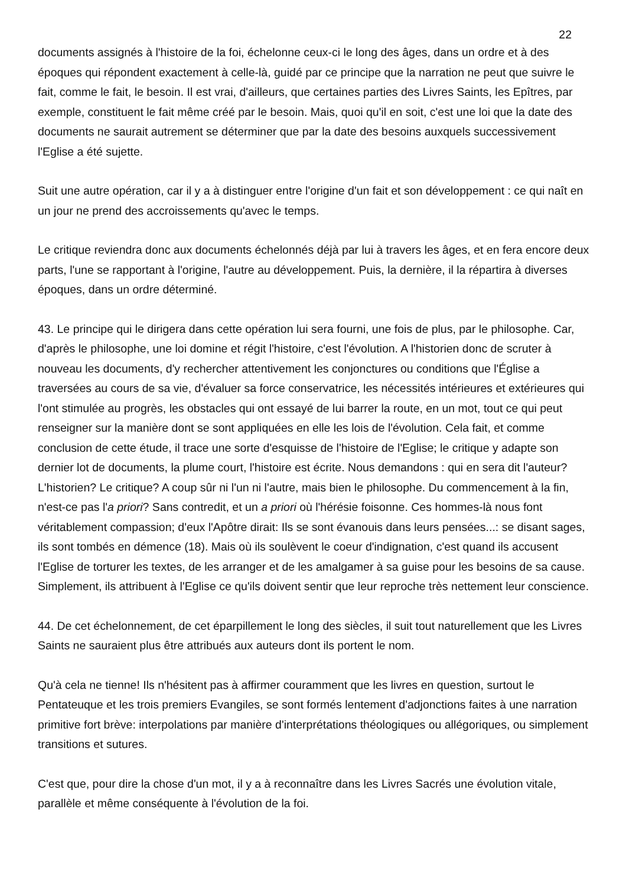22
documents assignés à l'histoire de la foi, échelonne ceux-ci le long des âges, dans un ordre et à des époques qui répondent exactement à celle-là, guidé par ce principe que la narration ne peut que suivre le fait, comme le fait, le besoin. Il est vrai, d'ailleurs, que certaines parties des Livres Saints, les Epîtres, par exemple, constituent le fait même créé par le besoin. Mais, quoi qu'il en soit, c'est une loi que la date des documents ne saurait autrement se déterminer que par la date des besoins auxquels successivement l'Eglise a été sujette.
Suit une autre opération, car il y a à distinguer entre l'origine d'un fait et son développement : ce qui naît en un jour ne prend des accroissements qu'avec le temps.
Le critique reviendra donc aux documents échelonnés déjà par lui à travers les âges, et en fera encore deux parts, l'une se rapportant à l'origine, l'autre au développement. Puis, la dernière, il la répartira à diverses époques, dans un ordre déterminé.
43. Le principe qui le dirigera dans cette opération lui sera fourni, une fois de plus, par le philosophe. Car, d'après le philosophe, une loi domine et régit l'histoire, c'est l'évolution. A l'historien donc de scruter à nouveau les documents, d'y rechercher attentivement les conjonctures ou conditions que l'Église a traversées au cours de sa vie, d'évaluer sa force conservatrice, les nécessités intérieures et extérieures qui l'ont stimulée au progrès, les obstacles qui ont essayé de lui barrer la route, en un mot, tout ce qui peut renseigner sur la manière dont se sont appliquées en elle les lois de l'évolution. Cela fait, et comme conclusion de cette étude, il trace une sorte d'esquisse de l'histoire de l'Eglise; le critique y adapte son dernier lot de documents, la plume court, l'histoire est écrite. Nous demandons : qui en sera dit l'auteur? L'historien? Le critique? A coup sûr ni l'un ni l'autre, mais bien le philosophe. Du commencement à la fin, n'est-ce pas l'a priori? Sans contredit, et un a priori où l'hérésie foisonne. Ces hommes-là nous font véritablement compassion; d'eux l'Apôtre dirait: Ils se sont évanouis dans leurs pensées...: se disant sages, ils sont tombés en démence (18). Mais où ils soulèvent le coeur d'indignation, c'est quand ils accusent l'Eglise de torturer les textes, de les arranger et de les amalgamer à sa guise pour les besoins de sa cause. Simplement, ils attribuent à l'Eglise ce qu'ils doivent sentir que leur reproche très nettement leur conscience.
44. De cet échelonnement, de cet éparpillement le long des siècles, il suit tout naturellement que les Livres Saints ne sauraient plus être attribués aux auteurs dont ils portent le nom.
Qu'à cela ne tienne! Ils n'hésitent pas à affirmer couramment que les livres en question, surtout le Pentateuque et les trois premiers Evangiles, se sont formés lentement d'adjonctions faites à une narration primitive fort brève: interpolations par manière d'interprétations théologiques ou allégoriques, ou simplement transitions et sutures.
C'est que, pour dire la chose d'un mot, il y a à reconnaître dans les Livres Sacrés une évolution vitale, parallèle et même conséquente à l'évolution de la foi.